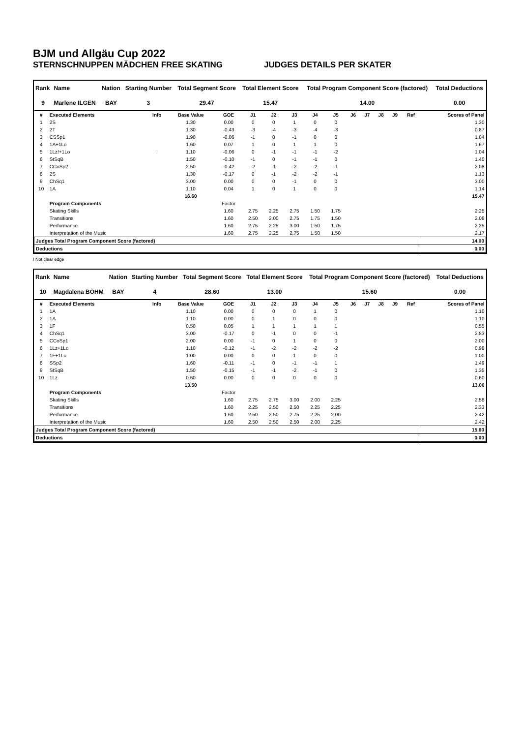BJM und Allgäu Cup 2022
STERNSCHNUPPEN MÄDCHEN FREE SKATING JUDGES DETAILS PER SKATER
| Rank | Name | Nation | Starting Number | Total Segment Score | Total Element Score | Total Program Component Score (factored) | Total Deductions |
| --- | --- | --- | --- | --- | --- | --- | --- |
| 9 | Marlene ILGEN | BAY | 3 | 29.47 | 15.47 | 14.00 | 0.00 |
| # | Executed Elements | Info | Base Value | GOE | J1 | J2 | J3 | J4 | J5 | J6 | J7 | J8 | J9 | Ref | Scores of Panel |
| --- | --- | --- | --- | --- | --- | --- | --- | --- | --- | --- | --- | --- | --- | --- | --- |
| 1 | 2S | | 1.30 | 0.00 | 0 | 0 | 1 | 0 | 0 | | | | | | 1.30 |
| 2 | 2T | | 1.30 | -0.43 | -3 | -4 | -3 | -4 | -3 | | | | | | 0.87 |
| 3 | CSSp1 | | 1.90 | -0.06 | -1 | 0 | -1 | 0 | 0 | | | | | | 1.84 |
| 4 | 1A+1Lo | | 1.60 | 0.07 | 1 | 0 | 1 | 1 | 0 | | | | | | 1.67 |
| 5 | 1Lz!+1Lo | ! | 1.10 | -0.06 | 0 | -1 | -1 | -1 | -2 | | | | | | 1.04 |
| 6 | StSqB | | 1.50 | -0.10 | -1 | 0 | -1 | -1 | 0 | | | | | | 1.40 |
| 7 | CCoSp2 | | 2.50 | -0.42 | -2 | -1 | -2 | -2 | -1 | | | | | | 2.08 |
| 8 | 2S | | 1.30 | -0.17 | 0 | -1 | -2 | -2 | -1 | | | | | | 1.13 |
| 9 | ChSq1 | | 3.00 | 0.00 | 0 | 0 | -1 | 0 | 0 | | | | | | 3.00 |
| 10 | 1A | | 1.10 | 0.04 | 1 | 0 | 1 | 0 | 0 | | | | | | 1.14 |
| | | | 16.60 | | | | | | | | | | | | 15.47 |
| | Program Components | | | Factor | | | | | | | | | | | |
| | Skating Skills | | | 1.60 | 2.75 | 2.25 | 2.75 | 1.50 | 1.75 | | | | | | 2.25 |
| | Transitions | | | 1.60 | 2.50 | 2.00 | 2.75 | 1.75 | 1.50 | | | | | | 2.08 |
| | Performance | | | 1.60 | 2.75 | 2.25 | 3.00 | 1.50 | 1.75 | | | | | | 2.25 |
| | Interpretation of the Music | | | 1.60 | 2.75 | 2.25 | 2.75 | 1.50 | 1.50 | | | | | | 2.17 |
| Judges Total Program Component Score (factored) | | | | | | | | | | | | | | | 14.00 |
| Deductions | | | | | | | | | | | | | | | 0.00 |
! Not clear edge
| Rank | Name | Nation | Starting Number | Total Segment Score | Total Element Score | Total Program Component Score (factored) | Total Deductions |
| --- | --- | --- | --- | --- | --- | --- | --- |
| 10 | Magdalena BÖHM | BAY | 4 | 28.60 | 13.00 | 15.60 | 0.00 |
| # | Executed Elements | Info | Base Value | GOE | J1 | J2 | J3 | J4 | J5 | J6 | J7 | J8 | J9 | Ref | Scores of Panel |
| --- | --- | --- | --- | --- | --- | --- | --- | --- | --- | --- | --- | --- | --- | --- | --- |
| 1 | 1A | | 1.10 | 0.00 | 0 | 0 | 0 | 1 | 0 | | | | | | 1.10 |
| 2 | 1A | | 1.10 | 0.00 | 0 | 1 | 0 | 0 | 0 | | | | | | 1.10 |
| 3 | 1F | | 0.50 | 0.05 | 1 | 1 | 1 | 1 | 1 | | | | | | 0.55 |
| 4 | ChSq1 | | 3.00 | -0.17 | 0 | -1 | 0 | 0 | -1 | | | | | | 2.83 |
| 5 | CCoSp1 | | 2.00 | 0.00 | -1 | 0 | 1 | 0 | 0 | | | | | | 2.00 |
| 6 | 1Lz+1Lo | | 1.10 | -0.12 | -1 | -2 | -2 | -2 | -2 | | | | | | 0.98 |
| 7 | 1F+1Lo | | 1.00 | 0.00 | 0 | 0 | 1 | 0 | 0 | | | | | | 1.00 |
| 8 | SSp2 | | 1.60 | -0.11 | -1 | 0 | -1 | -1 | 1 | | | | | | 1.49 |
| 9 | StSqB | | 1.50 | -0.15 | -1 | -1 | -2 | -1 | 0 | | | | | | 1.35 |
| 10 | 1Lz | | 0.60 | 0.00 | 0 | 0 | 0 | 0 | 0 | | | | | | 0.60 |
| | | | 13.50 | | | | | | | | | | | | 13.00 |
| | Program Components | | | Factor | | | | | | | | | | | |
| | Skating Skills | | | 1.60 | 2.75 | 2.75 | 3.00 | 2.00 | 2.25 | | | | | | 2.58 |
| | Transitions | | | 1.60 | 2.25 | 2.50 | 2.50 | 2.25 | 2.25 | | | | | | 2.33 |
| | Performance | | | 1.60 | 2.50 | 2.50 | 2.75 | 2.25 | 2.00 | | | | | | 2.42 |
| | Interpretation of the Music | | | 1.60 | 2.50 | 2.50 | 2.50 | 2.00 | 2.25 | | | | | | 2.42 |
| Judges Total Program Component Score (factored) | | | | | | | | | | | | | | | 15.60 |
| Deductions | | | | | | | | | | | | | | | 0.00 |